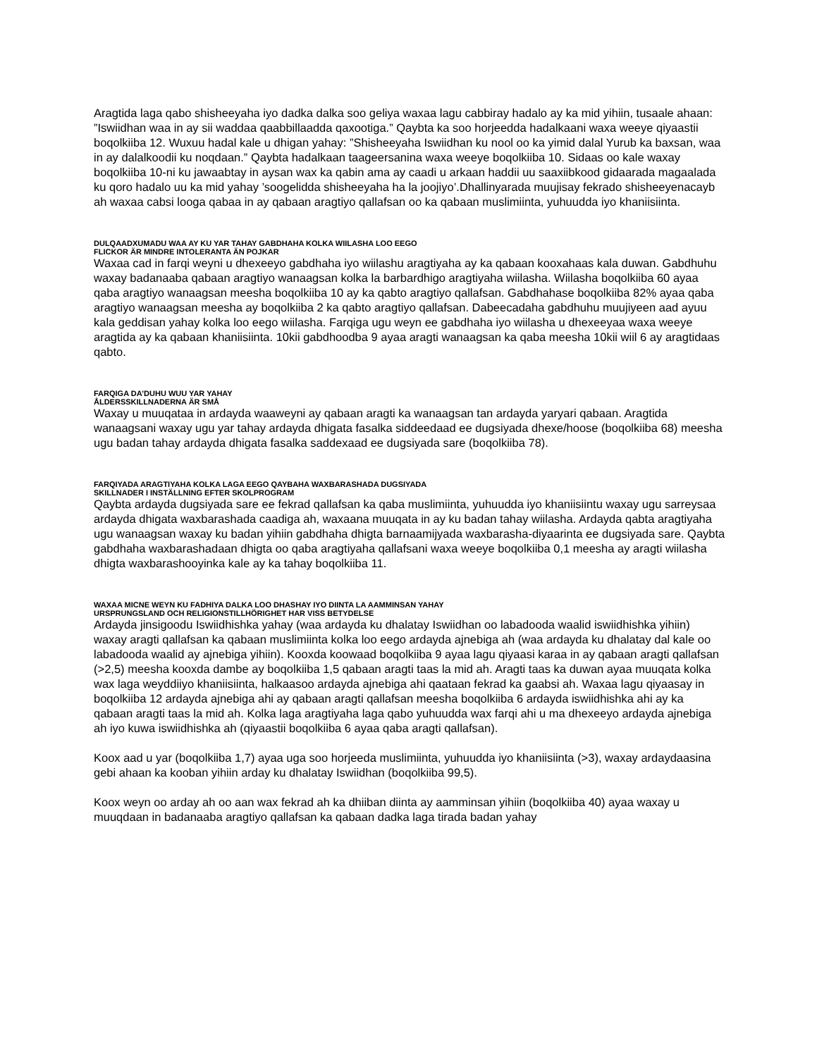Aragtida laga qabo shisheeyaha iyo dadka dalka soo geliya waxaa lagu cabbiray hadalo ay ka mid yihiin, tusaale ahaan: ”Iswiidhan waa in ay sii waddaa qaabbillaadda qaxootiga.” Qaybta ka soo horjeedda hadalkaani waxa weeye qiyaastii boqolkiiba 12. Wuxuu hadal kale u dhigan yahay: ”Shisheeyaha Iswiidhan ku nool oo ka yimid dalal Yurub ka baxsan, waa in ay dalalkoodii ku noqdaan.” Qaybta hadalkaan taageersanina waxa weeye boqolkiiba 10. Sidaas oo kale waxay boqolkiiba 10-ni ku jawaabtay in aysan wax ka qabin ama ay caadi u arkaan haddii uu saaxiibkood gidaarada magaalada ku qoro hadalo uu ka mid yahay ’soogelidda shisheeyaha ha la joojiyo’.Dhallinyarada muujisay fekrado shisheeyenacayb ah waxaa cabsi looga qabaa in ay qabaan aragtiyo qallafsan oo ka qabaan muslimiinta, yuhuudda iyo khaniisiinta.
DULQAADXUMADU WAA AY KU YAR TAHAY GABDHAHA KOLKA WIILASHA LOO EEGO
FLICKOR ÄR MINDRE INTOLERANTA ÄN POJKAR
Waxaa cad in farqi weyni u dhexeeyo gabdhaha iyo wiilashu aragtiyaha ay ka qabaan kooxahaas kala duwan. Gabdhuhu waxay badanaaba qabaan aragtiyo wanaagsan kolka la barbardhigo aragtiyaha wiilasha. Wiilasha boqolkiiba 60 ayaa qaba aragtiyo wanaagsan meesha boqolkiiba 10 ay ka qabto aragtiyo qallafsan. Gabdhahase boqolkiiba 82% ayaa qaba aragtiyo wanaagsan meesha ay boqolkiiba 2 ka qabto aragtiyo qallafsan. Dabeecadaha gabdhuhu muujiyeen aad ayuu kala geddisan yahay kolka loo eego wiilasha. Farqiga ugu weyn ee gabdhaha iyo wiilasha u dhexeeyaa waxa weeye aragtida ay ka qabaan khaniisiinta. 10kii gabdhoodba 9 ayaa aragti wanaagsan ka qaba meesha 10kii wiil 6 ay aragtidaas qabto.
FARQIGA DA’DUHU WUU YAR YAHAY
ÅLDERSSKILLNADERNA ÄR SMÅ
Waxay u muuqataa in ardayda waaweyni ay qabaan aragti ka wanaagsan tan ardayda yaryari qabaan. Aragtida wanaagsani waxay ugu yar tahay ardayda dhigata fasalka siddeedaad ee dugsiyada dhexe/hoose (boqolkiiba 68) meesha ugu badan tahay ardayda dhigata fasalka saddexaad ee dugsiyada sare (boqolkiiba 78).
FARQIYADA ARAGTIYAHA KOLKA LAGA EEGO QAYBAHA WAXBARASHADA DUGSIYADA
SKILLNADER I INSTÄLLNING EFTER SKOLPROGRAM
Qaybta ardayda dugsiyada sare ee fekrad qallafsan ka qaba muslimiinta, yuhuudda iyo khaniisiintu waxay ugu sarreysaa ardayda dhigata waxbarashada caadiga ah, waxaana muuqata in ay ku badan tahay wiilasha. Ardayda qabta aragtiyaha ugu wanaagsan waxay ku badan yihiin gabdhaha dhigta barnaamijyada waxbarasha-diyaarinta ee dugsiyada sare. Qaybta gabdhaha waxbarashadaan dhigta oo qaba aragtiyaha qallafsani waxa weeye boqolkiiba 0,1 meesha ay aragti wiilasha dhigta waxbarashooyinka kale ay ka tahay boqolkiiba 11.
WAXAA MICNE WEYN KU FADHIYA DALKA LOO DHASHAY IYO DIINTA LA AAMMINSAN YAHAY
URSPRUNGSLAND OCH RELIGIONSTILLHÖRIGHET HAR VISS BETYDELSE
Ardayda jinsigoodu Iswiidhishka yahay (waa ardayda ku dhalatay Iswiidhan oo labadooda waalid iswiidhishka yihiin) waxay aragti qallafsan ka qabaan muslimiinta kolka loo eego ardayda ajnebiga ah (waa ardayda ku dhalatay dal kale oo labadooda waalid ay ajnebiga yihiin). Kooxda koowaad boqolkiiba 9 ayaa lagu qiyaasi karaa in ay qabaan aragti qallafsan (>2,5) meesha kooxda dambe ay boqolkiiba 1,5 qabaan aragti taas la mid ah. Aragti taas ka duwan ayaa muuqata kolka wax laga weyddiiyo khaniisiinta, halkaasoo ardayda ajnebiga ahi qaataan fekrad ka gaabsi ah. Waxaa lagu qiyaasay in boqolkiiba 12 ardayda ajnebiga ahi ay qabaan aragti qallafsan meesha boqolkiiba 6 ardayda iswiidhishka ahi ay ka qabaan aragti taas la mid ah. Kolka laga aragtiyaha laga qabo yuhuudda wax farqi ahi u ma dhexeeyo ardayda ajnebiga ah iyo kuwa iswiidhishka ah (qiyaastii boqolkiiba 6 ayaa qaba aragti qallafsan).
Koox aad u yar (boqolkiiba 1,7) ayaa uga soo horjeeda muslimiinta, yuhuudda iyo khaniisiinta (>3), waxay ardaydaasina gebi ahaan ka kooban yihiin arday ku dhalatay Iswiidhan (boqolkiiba 99,5).
Koox weyn oo arday ah oo aan wax fekrad ah ka dhiiban diinta ay aamminsan yihiin (boqolkiiba 40) ayaa waxay u muuqdaan in badanaaba aragtiyo qallafsan ka qabaan dadka laga tirada badan yahay